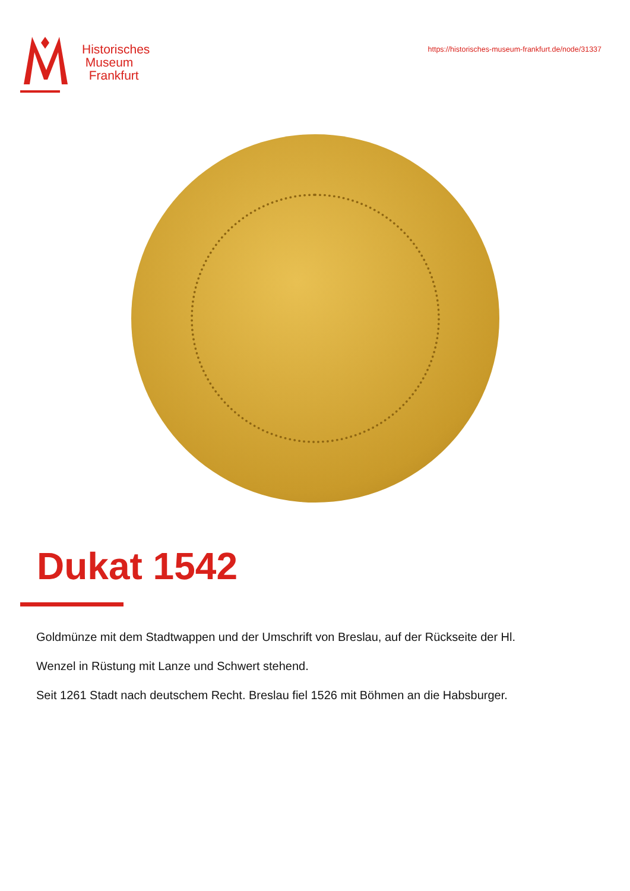Historisches
Museum
Frankfurt
https://historisches-museum-frankfurt.de/node/31337
Dukat 1542
Goldmünze mit dem Stadtwappen und der Umschrift von Breslau, auf der Rückseite der Hl.
Wenzel in Rüstung mit Lanze und Schwert stehend.
Seit 1261 Stadt nach deutschem Recht. Breslau fiel 1526 mit Böhmen an die Habsburger.